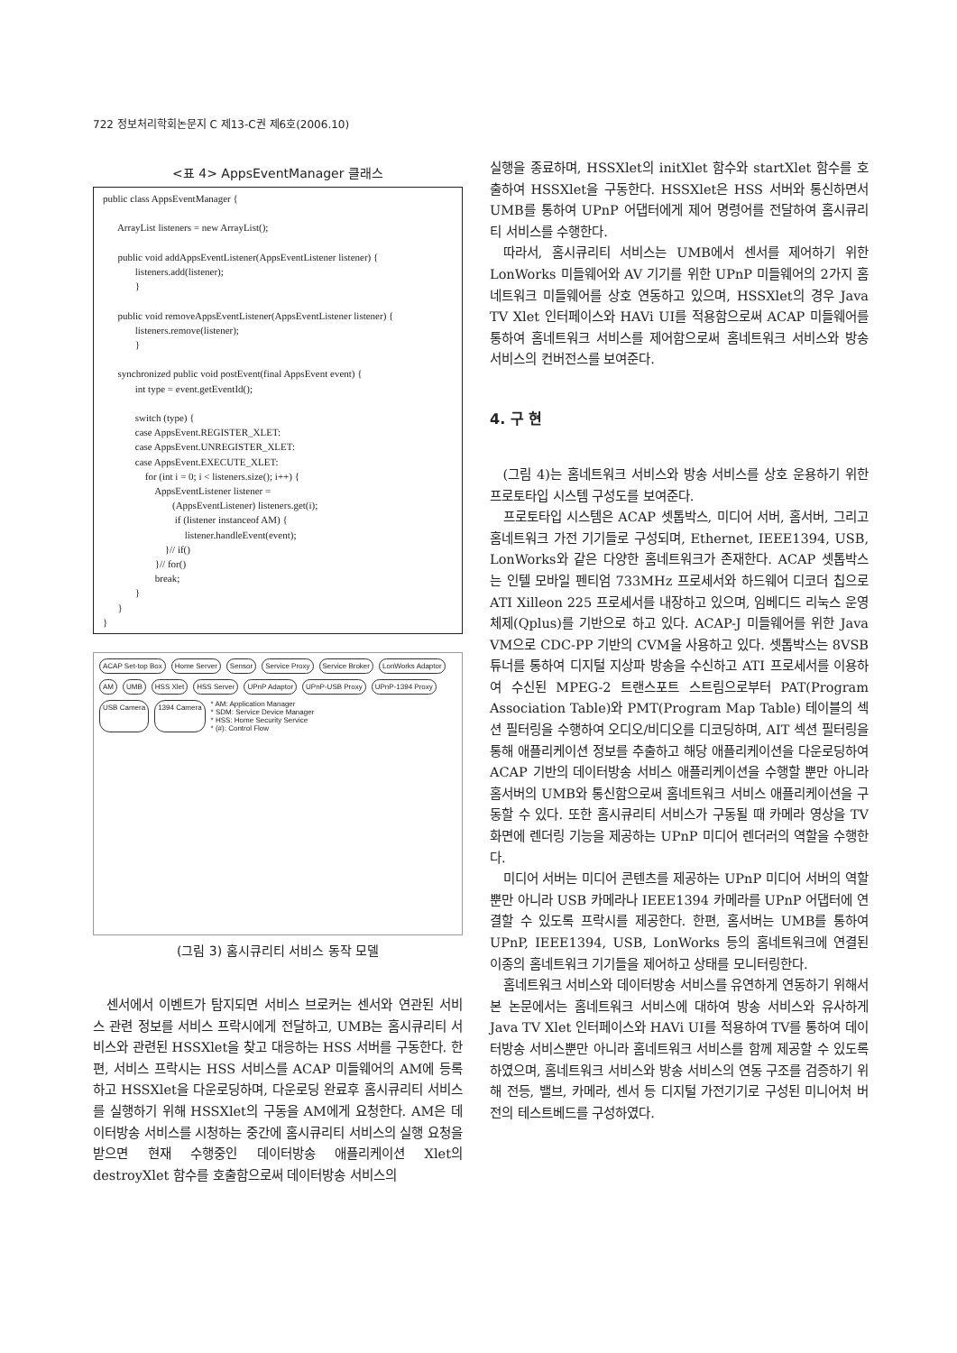722 정보처리학회논문지 C 제13-C권 제6호(2006.10)
<표 4> AppsEventManager 클래스
public class AppsEventManager { ArrayList listeners = new ArrayList(); public void addAppsEventListener(AppsEventListener listener) { listeners.add(listener); } public void removeAppsEventListener(AppsEventListener listener) { listeners.remove(listener); } synchronized public void postEvent(final AppsEvent event) { int type = event.getEventId(); switch (type) { case AppsEvent.REGISTER_XLET: case AppsEvent.UNREGISTER_XLET: case AppsEvent.EXECUTE_XLET: for (int i = 0; i < listeners.size(); i++) { AppsEventListener listener = (AppsEventListener) listeners.get(i); if (listener instanceof AM) { listener.handleEvent(event); }// if() }// for() break; } } }
ACAP Set-top Box Home Server Sensor Service Proxy Service Broker LonWorks Adaptor AM UMB HSS Xlet HSS Server UPnP Adaptor UPnP-USB Proxy UPnP-1394 Proxy USB Camera 1394 Camera
* AM: Application Manager
* SDM: Service Device Manager
* HSS: Home Security Service
* (#): Control Flow
(그림 3) 홈시큐리티 서비스 동작 모델
센서에서 이벤트가 탐지되면 서비스 브로커는 센서와 연관된 서비스 관련 정보를 서비스 프락시에게 전달하고, UMB는 홈시큐리티 서비스와 관련된 HSSXlet을 찾고 대응하는 HSS 서버를 구동한다. 한편, 서비스 프락시는 HSS 서비스를 ACAP 미들웨어의 AM에 등록하고 HSSXlet을 다운로딩하며, 다운로딩 완료후 홈시큐리티 서비스를 실행하기 위해 HSSXlet의 구동을 AM에게 요청한다. AM은 데이터방송 서비스를 시청하는 중간에 홈시큐리티 서비스의 실행 요청을 받으면 현재 수행중인 데이터방송 애플리케이션 Xlet의 destroyXlet 함수를 호출함으로써 데이터방송 서비스의
실행을 종료하며, HSSXlet의 initXlet 함수와 startXlet 함수를 호출하여 HSSXlet을 구동한다. HSSXlet은 HSS 서버와 통신하면서 UMB를 통하여 UPnP 어댑터에게 제어 명령어를 전달하여 홈시큐리티 서비스를 수행한다.
따라서, 홈시큐리티 서비스는 UMB에서 센서를 제어하기 위한 LonWorks 미들웨어와 AV 기기를 위한 UPnP 미들웨어의 2가지 홈네트워크 미들웨어를 상호 연동하고 있으며, HSSXlet의 경우 Java TV Xlet 인터페이스와 HAVi UI를 적용함으로써 ACAP 미들웨어를 통하여 홈네트워크 서비스를 제어함으로써 홈네트워크 서비스와 방송 서비스의 컨버전스를 보여준다.
4. 구 현
(그림 4)는 홈네트워크 서비스와 방송 서비스를 상호 운용하기 위한 프로토타입 시스템 구성도를 보여준다.
프로토타입 시스템은 ACAP 셋톱박스, 미디어 서버, 홈서버, 그리고 홈네트워크 가전 기기들로 구성되며, Ethernet, IEEE1394, USB, LonWorks와 같은 다양한 홈네트워크가 존재한다. ACAP 셋톱박스는 인텔 모바일 펜티엄 733MHz 프로세서와 하드웨어 디코더 칩으로 ATI Xilleon 225 프로세서를 내장하고 있으며, 임베디드 리눅스 운영체제(Qplus)를 기반으로 하고 있다. ACAP-J 미들웨어를 위한 Java VM으로 CDC-PP 기반의 CVM을 사용하고 있다. 셋톱박스는 8VSB 튜너를 통하여 디지털 지상파 방송을 수신하고 ATI 프로세서를 이용하여 수신된 MPEG-2 트랜스포트 스트림으로부터 PAT(Program Association Table)와 PMT(Program Map Table) 테이블의 섹션 필터링을 수행하여 오디오/비디오를 디코딩하며, AIT 섹션 필터링을 통해 애플리케이션 정보를 추출하고 해당 애플리케이션을 다운로딩하여 ACAP 기반의 데이터방송 서비스 애플리케이션을 수행할 뿐만 아니라 홈서버의 UMB와 통신함으로써 홈네트워크 서비스 애플리케이션을 구동할 수 있다. 또한 홈시큐리티 서비스가 구동될 때 카메라 영상을 TV 화면에 렌더링 기능을 제공하는 UPnP 미디어 렌더러의 역할을 수행한다.
미디어 서버는 미디어 콘텐츠를 제공하는 UPnP 미디어 서버의 역할 뿐만 아니라 USB 카메라나 IEEE1394 카메라를 UPnP 어댑터에 연결할 수 있도록 프락시를 제공한다. 한편, 홈서버는 UMB를 통하여 UPnP, IEEE1394, USB, LonWorks 등의 홈네트워크에 연결된 이종의 홈네트워크 기기들을 제어하고 상태를 모니터링한다.
홈네트워크 서비스와 데이터방송 서비스를 유연하게 연동하기 위해서 본 논문에서는 홈네트워크 서비스에 대하여 방송 서비스와 유사하게 Java TV Xlet 인터페이스와 HAVi UI를 적용하여 TV를 통하여 데이터방송 서비스뿐만 아니라 홈네트워크 서비스를 함께 제공할 수 있도록 하였으며, 홈네트워크 서비스와 방송 서비스의 연동 구조를 검증하기 위해 전등, 밸브, 카메라, 센서 등 디지털 가전기기로 구성된 미니어처 버전의 테스트베드를 구성하였다.